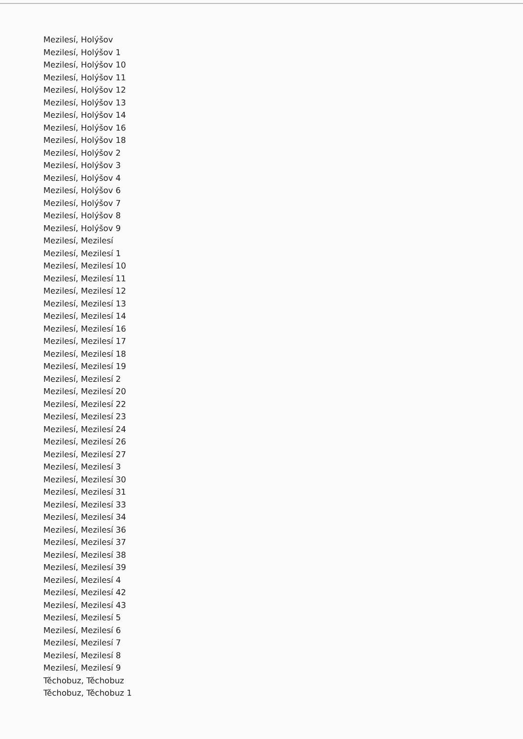Mezilesí, Holýšov
Mezilesí, Holýšov 1
Mezilesí, Holýšov 10
Mezilesí, Holýšov 11
Mezilesí, Holýšov 12
Mezilesí, Holýšov 13
Mezilesí, Holýšov 14
Mezilesí, Holýšov 16
Mezilesí, Holýšov 18
Mezilesí, Holýšov 2
Mezilesí, Holýšov 3
Mezilesí, Holýšov 4
Mezilesí, Holýšov 6
Mezilesí, Holýšov 7
Mezilesí, Holýšov 8
Mezilesí, Holýšov 9
Mezilesí, Mezilesí
Mezilesí, Mezilesí 1
Mezilesí, Mezilesí 10
Mezilesí, Mezilesí 11
Mezilesí, Mezilesí 12
Mezilesí, Mezilesí 13
Mezilesí, Mezilesí 14
Mezilesí, Mezilesí 16
Mezilesí, Mezilesí 17
Mezilesí, Mezilesí 18
Mezilesí, Mezilesí 19
Mezilesí, Mezilesí 2
Mezilesí, Mezilesí 20
Mezilesí, Mezilesí 22
Mezilesí, Mezilesí 23
Mezilesí, Mezilesí 24
Mezilesí, Mezilesí 26
Mezilesí, Mezilesí 27
Mezilesí, Mezilesí 3
Mezilesí, Mezilesí 30
Mezilesí, Mezilesí 31
Mezilesí, Mezilesí 33
Mezilesí, Mezilesí 34
Mezilesí, Mezilesí 36
Mezilesí, Mezilesí 37
Mezilesí, Mezilesí 38
Mezilesí, Mezilesí 39
Mezilesí, Mezilesí 4
Mezilesí, Mezilesí 42
Mezilesí, Mezilesí 43
Mezilesí, Mezilesí 5
Mezilesí, Mezilesí 6
Mezilesí, Mezilesí 7
Mezilesí, Mezilesí 8
Mezilesí, Mezilesí 9
Těchobuz, Těchobuz
Těchobuz, Těchobuz 1